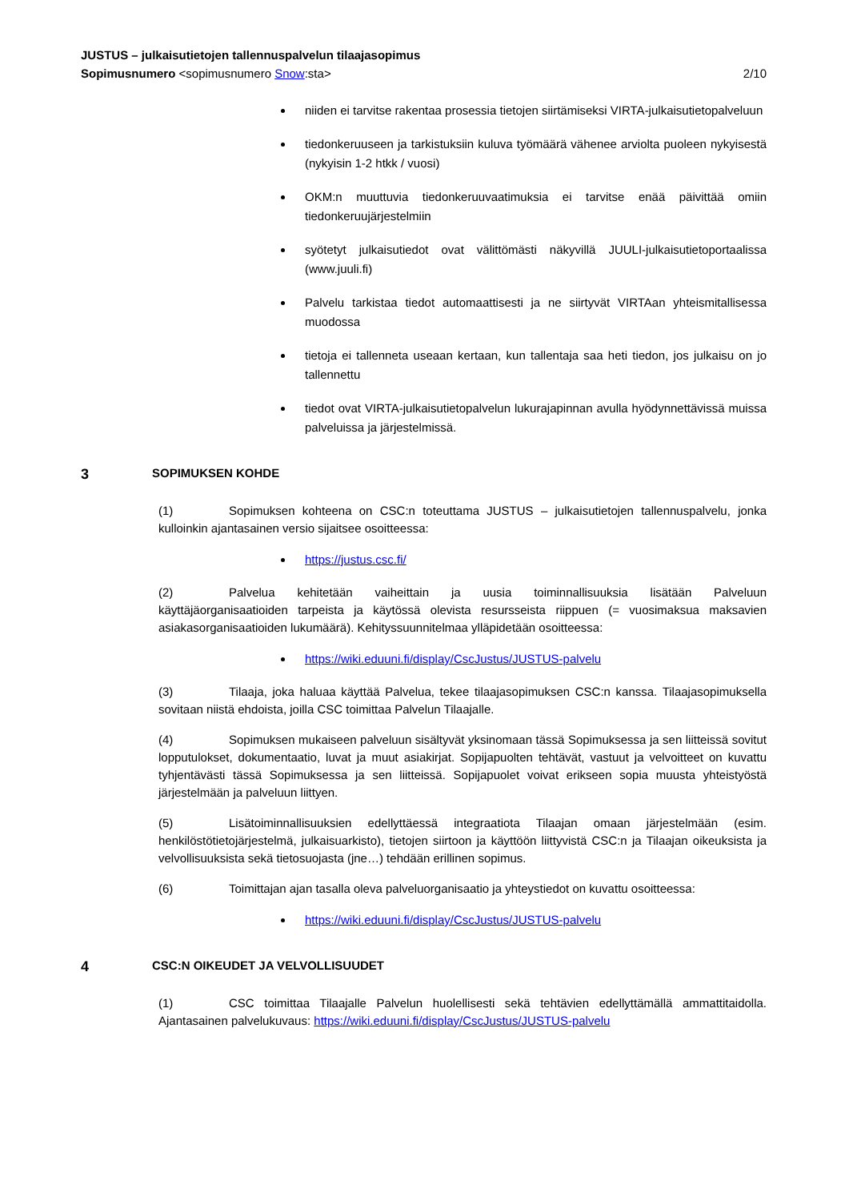JUSTUS – julkaisutietojen tallennuspalvelun tilaajasopimus
Sopimusnumero <sopimusnumero Snow:sta> 2/10
niiden ei tarvitse rakentaa prosessia tietojen siirtämiseksi VIRTA-julkaisutietopalveluun
tiedonkeruuseen ja tarkistuksiin kuluva työmäärä vähenee arviolta puoleen nykyisestä (nykyisin 1-2 htkk / vuosi)
OKM:n muuttuvia tiedonkeruuvaatimuksia ei tarvitse enää päivittää omiin tiedonkeruujärjestelmiin
syötetyt julkaisutiedot ovat välittömästi näkyvillä JUULI-julkaisutietoportaalissa (www.juuli.fi)
Palvelu tarkistaa tiedot automaattisesti ja ne siirtyvät VIRTAan yhteismitallisessa muodossa
tietoja ei tallenneta useaan kertaan, kun tallentaja saa heti tiedon, jos julkaisu on jo tallennettu
tiedot ovat VIRTA-julkaisutietopalvelun lukurajapinnan avulla hyödynnettävissä muissa palveluissa ja järjestelmissä.
3 SOPIMUKSEN KOHDE
(1) Sopimuksen kohteena on CSC:n toteuttama JUSTUS – julkaisutietojen tallennuspalvelu, jonka kulloinkin ajantasainen versio sijaitsee osoitteessa:
https://justus.csc.fi/
(2) Palvelua kehitetään vaiheittain ja uusia toiminnallisuuksia lisätään Palveluun käyttäjäorganisaatioiden tarpeista ja käytössä olevista resursseista riippuen (= vuosimaksua maksavien asiakasorganisaatioiden lukumäärä). Kehityssuunnitelmaa ylläpidetään osoitteessa:
https://wiki.eduuni.fi/display/CscJustus/JUSTUS-palvelu
(3) Tilaaja, joka haluaa käyttää Palvelua, tekee tilaajasopimuksen CSC:n kanssa. Tilaajasopimuksella sovitaan niistä ehdoista, joilla CSC toimittaa Palvelun Tilaajalle.
(4) Sopimuksen mukaiseen palveluun sisältyvät yksinomaan tässä Sopimuksessa ja sen liitteissä sovitut lopputulokset, dokumentaatio, luvat ja muut asiakirjat. Sopijapuolten tehtävät, vastuut ja velvoitteet on kuvattu tyhjentävästi tässä Sopimuksessa ja sen liitteissä. Sopijapuolet voivat erikseen sopia muusta yhteistyöstä järjestelmään ja palveluun liittyen.
(5) Lisätoiminnallisuuksien edellyttäessä integraatiota Tilaajan omaan järjestelmään (esim. henkilöstötietojärjestelmä, julkaisuarkisto), tietojen siirtoon ja käyttöön liittyvistä CSC:n ja Tilaajan oikeuksista ja velvollisuuksista sekä tietosuojasta (jne…) tehdään erillinen sopimus.
(6) Toimittajan ajan tasalla oleva palveluorganisaatio ja yhteystiedot on kuvattu osoitteessa:
https://wiki.eduuni.fi/display/CscJustus/JUSTUS-palvelu
4 CSC:N OIKEUDET JA VELVOLLISUUDET
(1) CSC toimittaa Tilaajalle Palvelun huolellisesti sekä tehtävien edellyttämällä ammattitaidolla. Ajantasainen palvelukuvaus: https://wiki.eduuni.fi/display/CscJustus/JUSTUS-palvelu